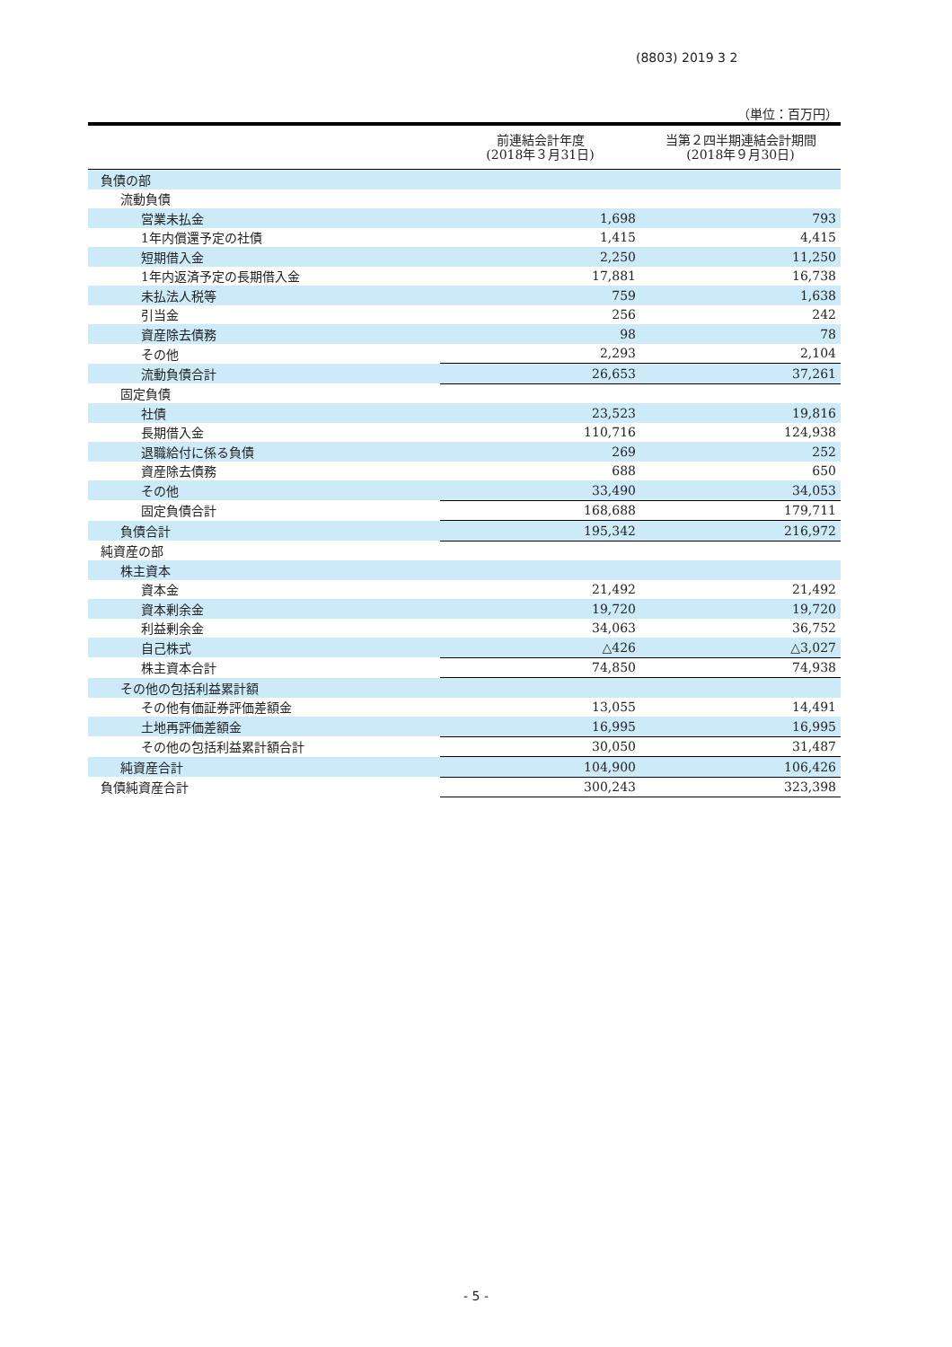(8803) 2019 3 2
（単位：百万円）
| | 前連結会計年度 (2018年３月31日) | 当第２四半期連結会計期間 (2018年９月30日) |
| --- | --- | --- |
| 負債の部 | | |
| 流動負債 | | |
| 営業未払金 | 1,698 | 793 |
| 1年内償還予定の社債 | 1,415 | 4,415 |
| 短期借入金 | 2,250 | 11,250 |
| 1年内返済予定の長期借入金 | 17,881 | 16,738 |
| 未払法人税等 | 759 | 1,638 |
| 引当金 | 256 | 242 |
| 資産除去債務 | 98 | 78 |
| その他 | 2,293 | 2,104 |
| 流動負債合計 | 26,653 | 37,261 |
| 固定負債 | | |
| 社債 | 23,523 | 19,816 |
| 長期借入金 | 110,716 | 124,938 |
| 退職給付に係る負債 | 269 | 252 |
| 資産除去債務 | 688 | 650 |
| その他 | 33,490 | 34,053 |
| 固定負債合計 | 168,688 | 179,711 |
| 負債合計 | 195,342 | 216,972 |
| 純資産の部 | | |
| 株主資本 | | |
| 資本金 | 21,492 | 21,492 |
| 資本剰余金 | 19,720 | 19,720 |
| 利益剰余金 | 34,063 | 36,752 |
| 自己株式 | △426 | △3,027 |
| 株主資本合計 | 74,850 | 74,938 |
| その他の包括利益累計額 | | |
| その他有価証券評価差額金 | 13,055 | 14,491 |
| 土地再評価差額金 | 16,995 | 16,995 |
| その他の包括利益累計額合計 | 30,050 | 31,487 |
| 純資産合計 | 104,900 | 106,426 |
| 負債純資産合計 | 300,243 | 323,398 |
- 5 -